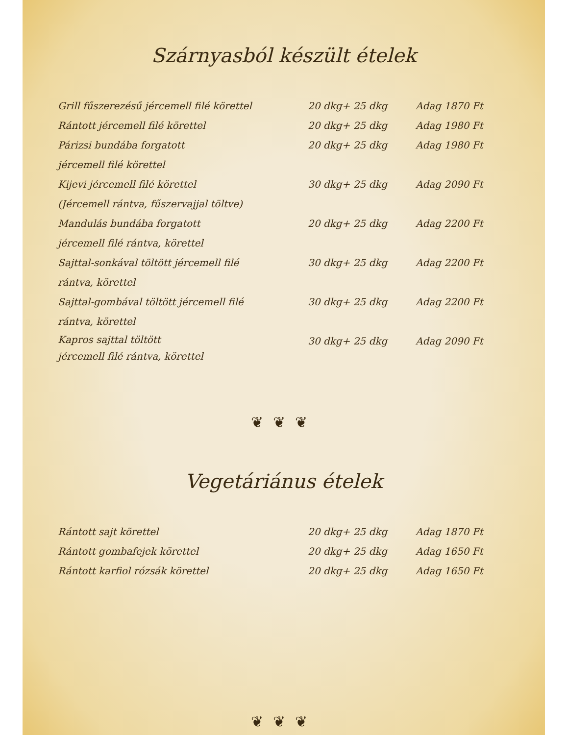Szárnyasból készült ételek
| Grill fűszerezésű jércemell filé körettel | 20 dkg+ 25 dkg | Adag 1870 Ft |
| Rántott jércemell filé körettel | 20 dkg+ 25 dkg | Adag 1980 Ft |
| Párizsi bundába forgatott jércemell filé körettel | 20 dkg+ 25 dkg | Adag 1980 Ft |
| Kijevi jércemell filé körettel (Jércemell rántva, fűszervajjal töltve) | 30 dkg+ 25 dkg | Adag 2090 Ft |
| Mandulás bundába forgatott jércemell filé rántva, körettel | 20 dkg+ 25 dkg | Adag 2200 Ft |
| Sajttal-sonkával töltött jércemell filé rántva, körettel | 30 dkg+ 25 dkg | Adag 2200 Ft |
| Sajttal-gombával töltött jércemell filé rántva, körettel | 30 dkg+ 25 dkg | Adag 2200 Ft |
| Kapros sajttal töltött jércemell filé rántva, körettel | 30 dkg+ 25 dkg | Adag 2090 Ft |
❦❦❦
Vegetáriánus ételek
| Rántott sajt körettel | 20 dkg+ 25 dkg | Adag 1870 Ft |
| Rántott gombafejek körettel | 20 dkg+ 25 dkg | Adag 1650 Ft |
| Rántott karfiol rózsák körettel | 20 dkg+ 25 dkg | Adag 1650 Ft |
❦❦❦